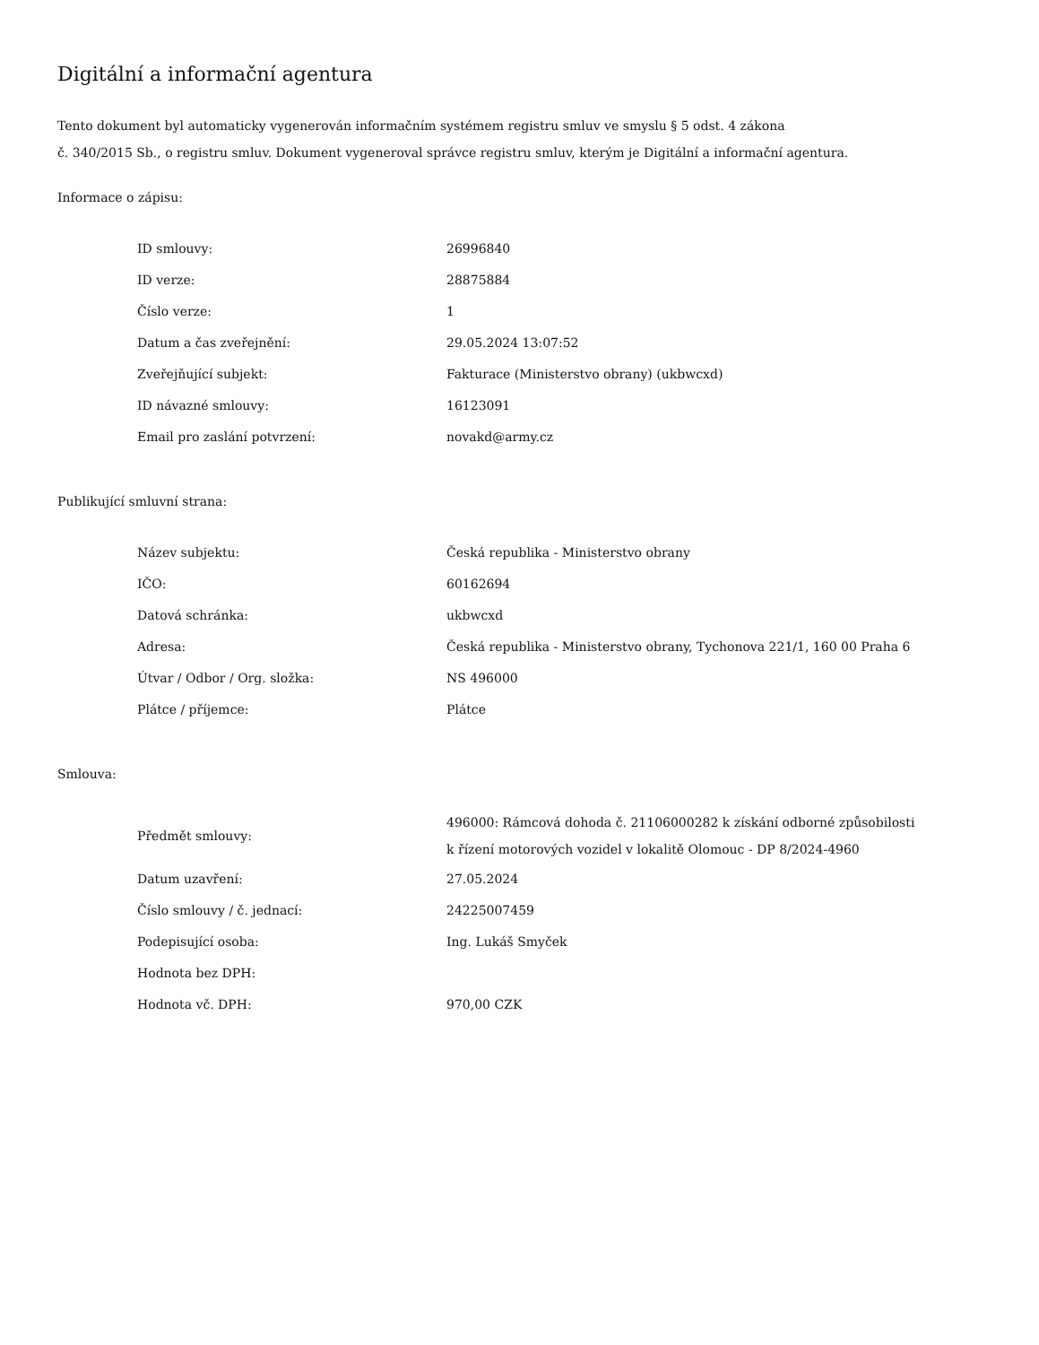Digitální a informační agentura
Tento dokument byl automaticky vygenerován informačním systémem registru smluv ve smyslu § 5 odst. 4 zákona
č. 340/2015 Sb., o registru smluv. Dokument vygeneroval správce registru smluv, kterým je Digitální a informační agentura.
Informace o zápisu:
| ID smlouvy: | 26996840 |
| ID verze: | 28875884 |
| Číslo verze: | 1 |
| Datum a čas zveřejnění: | 29.05.2024 13:07:52 |
| Zveřejňující subjekt: | Fakturace (Ministerstvo obrany) (ukbwcxd) |
| ID návazné smlouvy: | 16123091 |
| Email pro zaslání potvrzení: | novakd@army.cz |
Publikující smluvní strana:
| Název subjektu: | Česká republika - Ministerstvo obrany |
| IČO: | 60162694 |
| Datová schránka: | ukbwcxd |
| Adresa: | Česká republika - Ministerstvo obrany, Tychonova 221/1, 160 00 Praha 6 |
| Útvar / Odbor / Org. složka: | NS 496000 |
| Plátce / příjemce: | Plátce |
Smlouva:
| Předmět smlouvy: | 496000: Rámcová dohoda č. 21106000282 k získání odborné způsobilosti k řízení motorových vozidel v lokalitě Olomouc - DP 8/2024-4960 |
| Datum uzavření: | 27.05.2024 |
| Číslo smlouvy / č. jednací: | 24225007459 |
| Podepisující osoba: | Ing. Lukáš Smyček |
| Hodnota bez DPH: | |
| Hodnota vč. DPH: | 970,00 CZK |